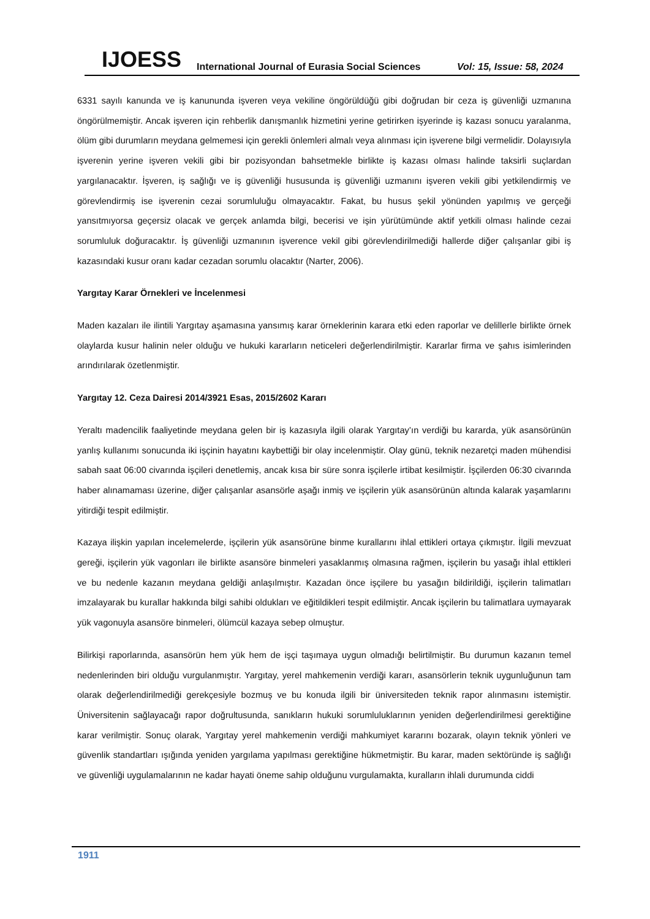IJOESS International Journal of Eurasia Social Sciences Vol: 15, Issue: 58, 2024
6331 sayılı kanunda ve iş kanununda işveren veya vekiline öngörüldüğü gibi doğrudan bir ceza iş güvenliği uzmanına öngörülmemiştir. Ancak işveren için rehberlik danışmanlık hizmetini yerine getirirken işyerinde iş kazası sonucu yaralanma, ölüm gibi durumların meydana gelmemesi için gerekli önlemleri almalı veya alınması için işverene bilgi vermelidir. Dolayısıyla işverenin yerine işveren vekili gibi bir pozisyondan bahsetmekle birlikte iş kazası olması halinde taksirli suçlardan yargılanacaktır. İşveren, iş sağlığı ve iş güvenliği hususunda iş güvenliği uzmanını işveren vekili gibi yetkilendirmiş ve görevlendirmiş ise işverenin cezai sorumluluğu olmayacaktır. Fakat, bu husus şekil yönünden yapılmış ve gerçeği yansıtmıyorsa geçersiz olacak ve gerçek anlamda bilgi, becerisi ve işin yürütümünde aktif yetkili olması halinde cezai sorumluluk doğuracaktır. İş güvenliği uzmanının işverence vekil gibi görevlendirilmediği hallerde diğer çalışanlar gibi iş kazasındaki kusur oranı kadar cezadan sorumlu olacaktır (Narter, 2006).
Yargıtay Karar Örnekleri ve İncelenmesi
Maden kazaları ile ilintili Yargıtay aşamasına yansımış karar örneklerinin karara etki eden raporlar ve delillerle birlikte örnek olaylarda kusur halinin neler olduğu ve hukuki kararların neticeleri değerlendirilmiştir. Kararlar firma ve şahıs isimlerinden arındırılarak özetlenmiştir.
Yargıtay 12. Ceza Dairesi 2014/3921 Esas, 2015/2602 Kararı
Yeraltı madencilik faaliyetinde meydana gelen bir iş kazasıyla ilgili olarak Yargıtay’ın verdiği bu kararda, yük asansörünün yanlış kullanımı sonucunda iki işçinin hayatını kaybettiği bir olay incelenmiştir. Olay günü, teknik nezaretçi maden mühendisi sabah saat 06:00 civarında işçileri denetlemiş, ancak kısa bir süre sonra işçilerle irtibat kesilmiştir. İşçilerden 06:30 civarında haber alınamaması üzerine, diğer çalışanlar asansörle aşağı inmiş ve işçilerin yük asansörünün altında kalarak yaşamlarını yitirdiği tespit edilmiştir.
Kazaya ilişkin yapılan incelemelerde, işçilerin yük asansörüne binme kurallarını ihlal ettikleri ortaya çıkmıştır. İlgili mevzuat gereği, işçilerin yük vagonları ile birlikte asansöre binmeleri yasaklanmış olmasına rağmen, işçilerin bu yasağı ihlal ettikleri ve bu nedenle kazanın meydana geldiği anlaşılmıştır. Kazadan önce işçilere bu yasağın bildirildiği, işçilerin talimatları imzalayarak bu kurallar hakkında bilgi sahibi oldukları ve eğitildikleri tespit edilmiştir. Ancak işçilerin bu talimatlara uymayarak yük vagonuyla asansöre binmeleri, ölümcül kazaya sebep olmuştur.
Bilirkişi raporlarında, asansörün hem yük hem de işçi taşımaya uygun olmadığı belirtilmiştir. Bu durumun kazanın temel nedenlerinden biri olduğu vurgulanmıştır. Yargıtay, yerel mahkemenin verdiği kararı, asansörlerin teknik uygunluğunun tam olarak değerlendirilmediği gerekçesiyle bozmuş ve bu konuda ilgili bir üniversiteden teknik rapor alınmasını istemiştir. Üniversitenin sağlayacağı rapor doğrultusunda, sanıkların hukuki sorumluluklarının yeniden değerlendirilmesi gerektiğine karar verilmiştir. Sonuç olarak, Yargıtay yerel mahkemenin verdiği mahkumiyet kararını bozarak, olayın teknik yönleri ve güvenlik standartları ışığında yeniden yargılama yapılması gerektiğine hükmetmiştir. Bu karar, maden sektöründe iş sağlığı ve güvenliği uygulamalarının ne kadar hayati öneme sahip olduğunu vurgulamakta, kuralların ihlali durumunda ciddi
1911